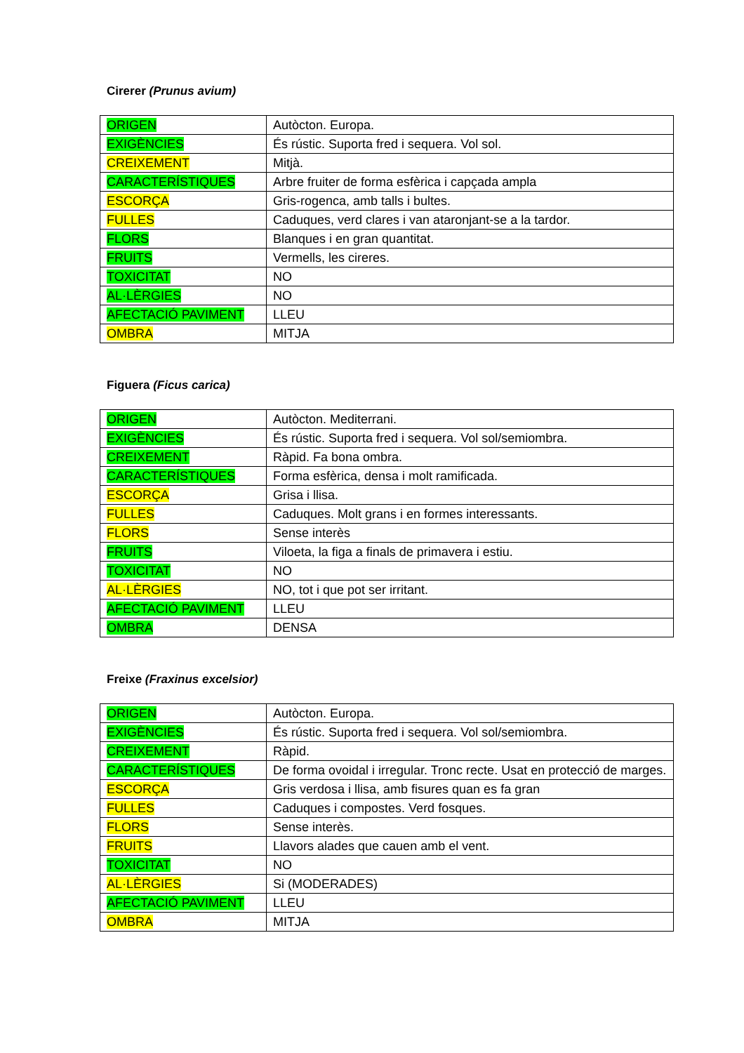Cirerer (Prunus avium)
| ORIGEN | Autòcton. Europa. |
| EXIGÈNCIES | És rústic. Suporta fred i sequera. Vol sol. |
| CREIXEMENT | Mitjà. |
| CARACTERÍSTIQUES | Arbre fruiter de forma esfèrica i capçada ampla |
| ESCORÇA | Gris-rogenca, amb talls i bultes. |
| FULLES | Caduques, verd clares i van ataronjant-se a la tardor. |
| FLORS | Blanques i en gran quantitat. |
| FRUITS | Vermells, les cireres. |
| TOXICITAT | NO |
| AL·LÈRGIES | NO |
| AFECTACIÓ PAVIMENT | LLEU |
| OMBRA | MITJA |
Figuera (Ficus carica)
| ORIGEN | Autòcton. Mediterrani. |
| EXIGÈNCIES | És rústic. Suporta fred i sequera. Vol sol/semiombra. |
| CREIXEMENT | Ràpid. Fa bona ombra. |
| CARACTERÍSTIQUES | Forma esfèrica, densa i molt ramificada. |
| ESCORÇA | Grisa i llisa. |
| FULLES | Caduques. Molt grans i en formes interessants. |
| FLORS | Sense interès |
| FRUITS | Viloeta, la figa a finals de primavera i estiu. |
| TOXICITAT | NO |
| AL·LÈRGIES | NO, tot i que pot ser irritant. |
| AFECTACIÓ PAVIMENT | LLEU |
| OMBRA | DENSA |
Freixe (Fraxinus excelsior)
| ORIGEN | Autòcton. Europa. |
| EXIGÈNCIES | És rústic. Suporta fred i sequera. Vol sol/semiombra. |
| CREIXEMENT | Ràpid. |
| CARACTERÍSTIQUES | De forma ovoidal i irregular. Tronc recte. Usat en protecció de marges. |
| ESCORÇA | Gris verdosa i llisa, amb fisures quan es fa gran |
| FULLES | Caduques i compostes. Verd fosques. |
| FLORS | Sense interès. |
| FRUITS | Llavors alades que cauen amb el vent. |
| TOXICITAT | NO |
| AL·LÈRGIES | Si (MODERADES) |
| AFECTACIÓ PAVIMENT | LLEU |
| OMBRA | MITJA |